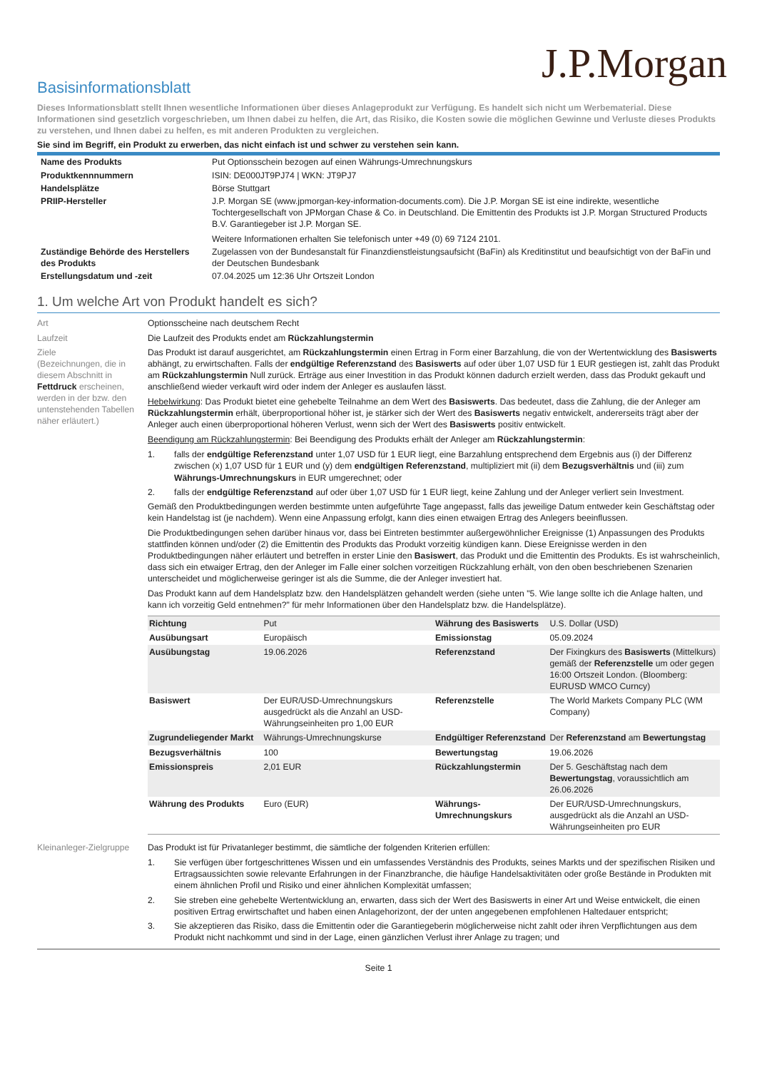J.P.Morgan
Basisinformationsblatt
Dieses Informationsblatt stellt Ihnen wesentliche Informationen über dieses Anlageprodukt zur Verfügung. Es handelt sich nicht um Werbematerial. Diese Informationen sind gesetzlich vorgeschrieben, um Ihnen dabei zu helfen, die Art, das Risiko, die Kosten sowie die möglichen Gewinne und Verluste dieses Produkts zu verstehen, und Ihnen dabei zu helfen, es mit anderen Produkten zu vergleichen.
Sie sind im Begriff, ein Produkt zu erwerben, das nicht einfach ist und schwer zu verstehen sein kann.
| Name des Produkts | Put Optionsschein bezogen auf einen Währungs-Umrechnungskurs |
| Produktkennnummern | ISIN: DE000JT9PJ74 / WKN: JT9PJ7 |
| Handelsplätze | Börse Stuttgart |
| PRIIP-Hersteller | J.P. Morgan SE (www.jpmorgan-key-information-documents.com). Die J.P. Morgan SE ist eine indirekte, wesentliche Tochtergesellschaft von JPMorgan Chase & Co. in Deutschland. Die Emittentin des Produkts ist J.P. Morgan Structured Products B.V. Garantiegeber ist J.P. Morgan SE. Weitere Informationen erhalten Sie telefonisch unter +49 (0) 69 7124 2101. |
| Zuständige Behörde des Herstellers des Produkts | Zugelassen von der Bundesanstalt für Finanzdienstleistungsaufsicht (BaFin) als Kreditinstitut und beaufsichtigt von der BaFin und der Deutschen Bundesbank |
| Erstellungsdatum und -zeit | 07.04.2025 um 12:36 Uhr Ortszeit London |
1. Um welche Art von Produkt handelt es sich?
| Art | Optionsscheine nach deutschem Recht |
| Laufzeit | Die Laufzeit des Produkts endet am Rückzahlungstermin |
| Ziele (Bezeichnungen, die in diesem Abschnitt in Fettdruck erscheinen, werden in der bzw. den untenstehenden Tabellen näher erläutert.) | Das Produkt ist darauf ausgerichtet, am Rückzahlungstermin einen Ertrag in Form einer Barzahlung, die von der Wertentwicklung des Basiswerts abhängt, zu erwirtschaften. Falls der endgültige Referenzstand des Basiswerts auf oder über 1,07 USD für 1 EUR gestiegen ist, zahlt das Produkt am Rückzahlungstermin Null zurück. Erträge aus einer Investition in das Produkt können dadurch erzielt werden, dass das Produkt gekauft und anschließend wieder verkauft wird oder indem der Anleger es auslaufen lässt. Hebelwirkung : Das Produkt bietet eine gehebelte Teilnahme an dem Wert des Basiswerts . Das bedeutet, dass die Zahlung, die der Anleger am Rückzahlungstermin erhält, überproportional höher ist, je stärker sich der Wert des Basiswerts negativ entwickelt, andererseits trägt aber der Anleger auch einen überproportional höheren Verlust, wenn sich der Wert des Basiswerts positiv entwickelt. Beendigung am Rückzahlungstermin : Bei Beendigung des Produkts erhält der Anleger am Rückzahlungstermin : 1. falls der endgültige Referenzstand unter 1,07 USD für 1 EUR liegt, eine Barzahlung entsprechend dem Ergebnis aus (i) der Differenz zwischen (x) 1,07 USD für 1 EUR und (y) dem endgültigen Referenzstand , multipliziert mit (ii) dem Bezugsverhältnis und (iii) zum Währungs-Umrechnungskurs in EUR umgerechnet; oder 2. falls der endgültige Referenzstand auf oder über 1,07 USD für 1 EUR liegt, keine Zahlung und der Anleger verliert sein Investment. Gemäß den Produktbedingungen werden bestimmte unten aufgeführte Tage angepasst, falls das jeweilige Datum entweder kein Geschäftstag oder kein Handelstag ist (je nachdem). Wenn eine Anpassung erfolgt, kann dies einen etwaigen Ertrag des Anlegers beeinflussen. Die Produktbedingungen sehen darüber hinaus vor, dass bei Eintreten bestimmter außergewöhnlicher Ereignisse (1) Anpassungen des Produkts stattfinden können und/oder (2) die Emittentin des Produkts das Produkt vorzeitig kündigen kann. Diese Ereignisse werden in den Produktbedingungen näher erläutert und betreffen in erster Linie den Basiswert , das Produkt und die Emittentin des Produkts. Es ist wahrscheinlich, dass sich ein etwaiger Ertrag, den der Anleger im Falle einer solchen vorzeitigen Rückzahlung erhält, von den oben beschriebenen Szenarien unterscheidet und möglicherweise geringer ist als die Summe, die der Anleger investiert hat. Das Produkt kann auf dem Handelsplatz bzw. den Handelsplätzen gehandelt werden (siehe unten "5. Wie lange sollte ich die Anlage halten, und kann ich vorzeitig Geld entnehmen?" für mehr Informationen über den Handelsplatz bzw. die Handelsplätze). / Richtung / Put / Währung des Basiswerts / U.S. Dollar (USD) / / Ausübungsart / Europäisch / Emissionstag / 05.09.2024 / / Ausübungstag / 19.06.2026 / Referenzstand / Der Fixingkurs des Basiswerts (Mittelkurs) gemäß der Referenzstelle um oder gegen 16:00 Ortszeit London. (Bloomberg: EURUSD WMCO Curncy) / / Basiswert / Der EUR/USD-Umrechnungskurs ausgedrückt als die Anzahl an USD-Währungseinheiten pro 1,00 EUR / Referenzstelle / The World Markets Company PLC (WM Company) / / Zugrundeliegender Markt / Währungs-Umrechnungskurse / Endgültiger Referenzstand / Der Referenzstand am Bewertungstag / / Bezugsverhältnis / 100 / Bewertungstag / 19.06.2026 / / Emissionspreis / 2,01 EUR / Rückzahlungstermin / Der 5. Geschäftstag nach dem Bewertungstag , voraussichtlich am 26.06.2026 / / Währung des Produkts / Euro (EUR) / Währungs-Umrechnungskurs / Der EUR/USD-Umrechnungskurs, ausgedrückt als die Anzahl an USD-Währungseinheiten pro EUR / |
| Kleinanleger-Zielgruppe | Das Produkt ist für Privatanleger bestimmt, die sämtliche der folgenden Kriterien erfüllen: 1. Sie verfügen über fortgeschrittenes Wissen und ein umfassendes Verständnis des Produkts, seines Markts und der spezifischen Risiken und Ertragsaussichten sowie relevante Erfahrungen in der Finanzbranche, die häufige Handelsaktivitäten oder große Bestände in Produkten mit einem ähnlichen Profil und Risiko und einer ähnlichen Komplexität umfassen; 2. Sie streben eine gehebelte Wertentwicklung an, erwarten, dass sich der Wert des Basiswerts in einer Art und Weise entwickelt, die einen positiven Ertrag erwirtschaftet und haben einen Anlagehorizont, der der unten angegebenen empfohlenen Haltedauer entspricht; 3. Sie akzeptieren das Risiko, dass die Emittentin oder die Garantiegeberin möglicherweise nicht zahlt oder ihren Verpflichtungen aus dem Produkt nicht nachkommt und sind in der Lage, einen gänzlichen Verlust ihrer Anlage zu tragen; und |
Seite 1